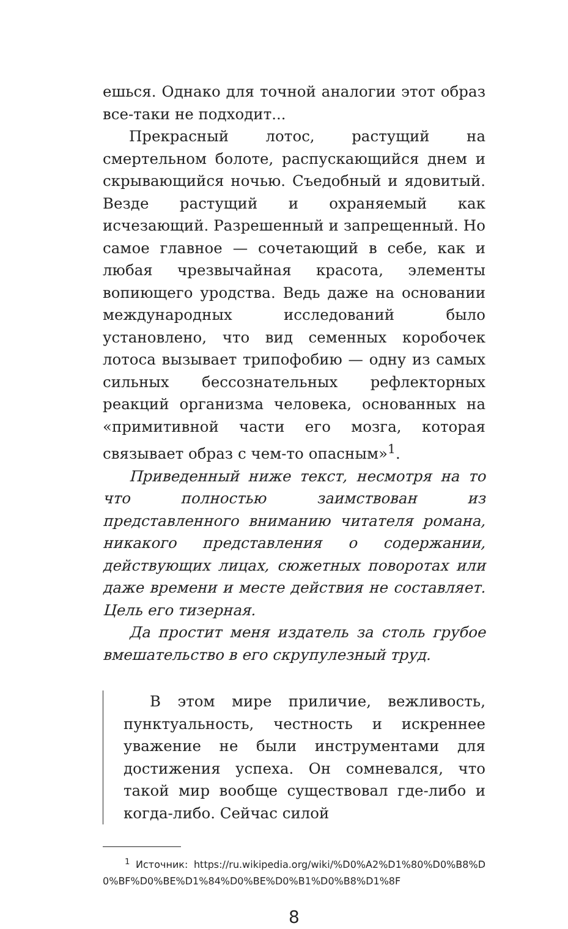ешься. Однако для точной аналогии этот образ все-таки не подходит...
Прекрасный лотос, растущий на смертельном болоте, распускающийся днем и скрывающийся ночью. Съедобный и ядовитый. Везде растущий и охраняемый как исчезающий. Разрешенный и запрещенный. Но самое главное — сочетающий в себе, как и любая чрезвычайная красота, элементы вопиющего уродства. Ведь даже на основании международных исследований было установлено, что вид семенных коробочек лотоса вызывает трипофобию — одну из самых сильных бессознательных рефлекторных реакций организма человека, основанных на «примитивной части его мозга, которая связывает образ с чем-то опасным»<sup>1</sup>.
Приведенный ниже текст, несмотря на то что полностью заимствован из представленного вниманию читателя романа, никакого представления о содержании, действующих лицах, сюжетных поворотах или даже времени и месте действия не составляет. Цель его тизерная.
Да простит меня издатель за столь грубое вмешательство в его скрупулезный труд.
В этом мире приличие, вежливость, пунктуальность, честность и искреннее уважение не были инструментами для достижения успеха. Он сомневался, что такой мир вообще существовал где-либо и когда-либо. Сейчас силой
<sup>1</sup> Источник: https://ru.wikipedia.org/wiki/%D0%A2%D1%80%D0%B8%D0%BF%D0%BE%D1%84%D0%BE%D0%B1%D0%B8%D1%8F
8